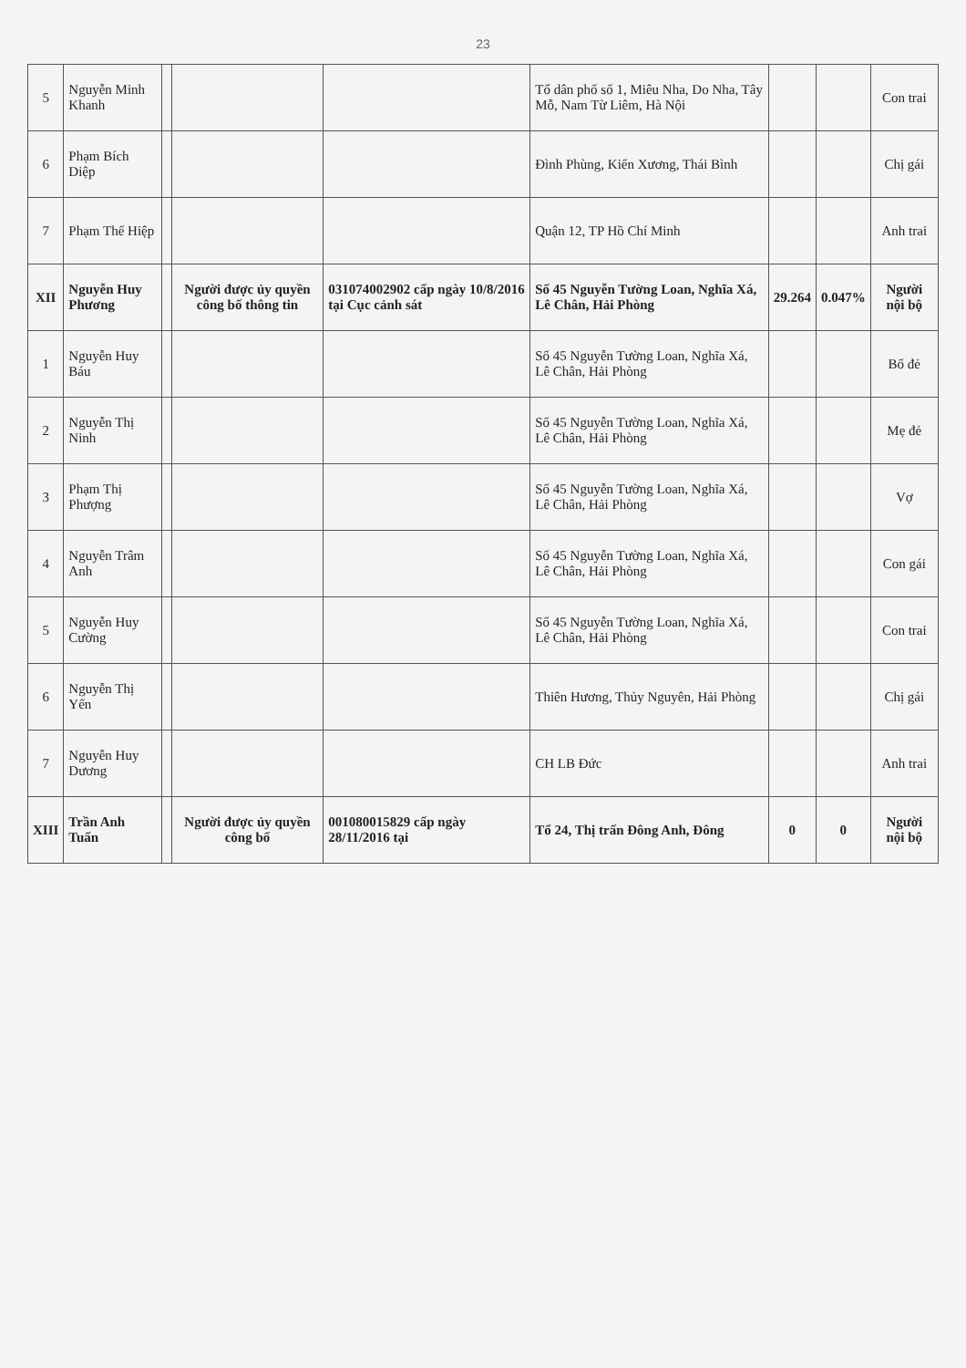23
| 5 | Nguyễn Minh Khanh | | | | Tổ dân phố số 1, Miêu Nha, Do Nha, Tây Mỗ, Nam Từ Liêm, Hà Nội | | | Con trai |
| 6 | Phạm Bích Diệp | | | | Đình Phùng, Kiến Xương, Thái Bình | | | Chị gái |
| 7 | Phạm Thế Hiệp | | | | Quận 12, TP Hồ Chí Minh | | | Anh trai |
| XII | Nguyễn Huy Phương | | Người được ủy quyền công bố thông tin | 031074002902 cấp ngày 10/8/2016 tại Cục cảnh sát | Số 45 Nguyễn Tường Loan, Nghĩa Xá, Lê Chân, Hải Phòng | 29.264 | 0.047% | Người nội bộ |
| 1 | Nguyễn Huy Báu | | | | Số 45 Nguyễn Tường Loan, Nghĩa Xá, Lê Chân, Hải Phòng | | | Bố đẻ |
| 2 | Nguyễn Thị Ninh | | | | Số 45 Nguyễn Tường Loan, Nghĩa Xá, Lê Chân, Hải Phòng | | | Mẹ đẻ |
| 3 | Phạm Thị Phượng | | | | Số 45 Nguyễn Tường Loan, Nghĩa Xá, Lê Chân, Hải Phòng | | | Vợ |
| 4 | Nguyễn Trâm Anh | | | | Số 45 Nguyễn Tường Loan, Nghĩa Xá, Lê Chân, Hải Phòng | | | Con gái |
| 5 | Nguyễn Huy Cường | | | | Số 45 Nguyễn Tường Loan, Nghĩa Xá, Lê Chân, Hải Phòng | | | Con trai |
| 6 | Nguyễn Thị Yến | | | | Thiên Hương, Thủy Nguyên, Hải Phòng | | | Chị gái |
| 7 | Nguyễn Huy Dương | | | | CH LB Đức | | | Anh trai |
| XIII | Trần Anh Tuấn | | Người được ủy quyền công bố | 001080015829 cấp ngày 28/11/2016 tại | Tổ 24, Thị trấn Đông Anh, Đông | 0 | 0 | Người nội bộ |